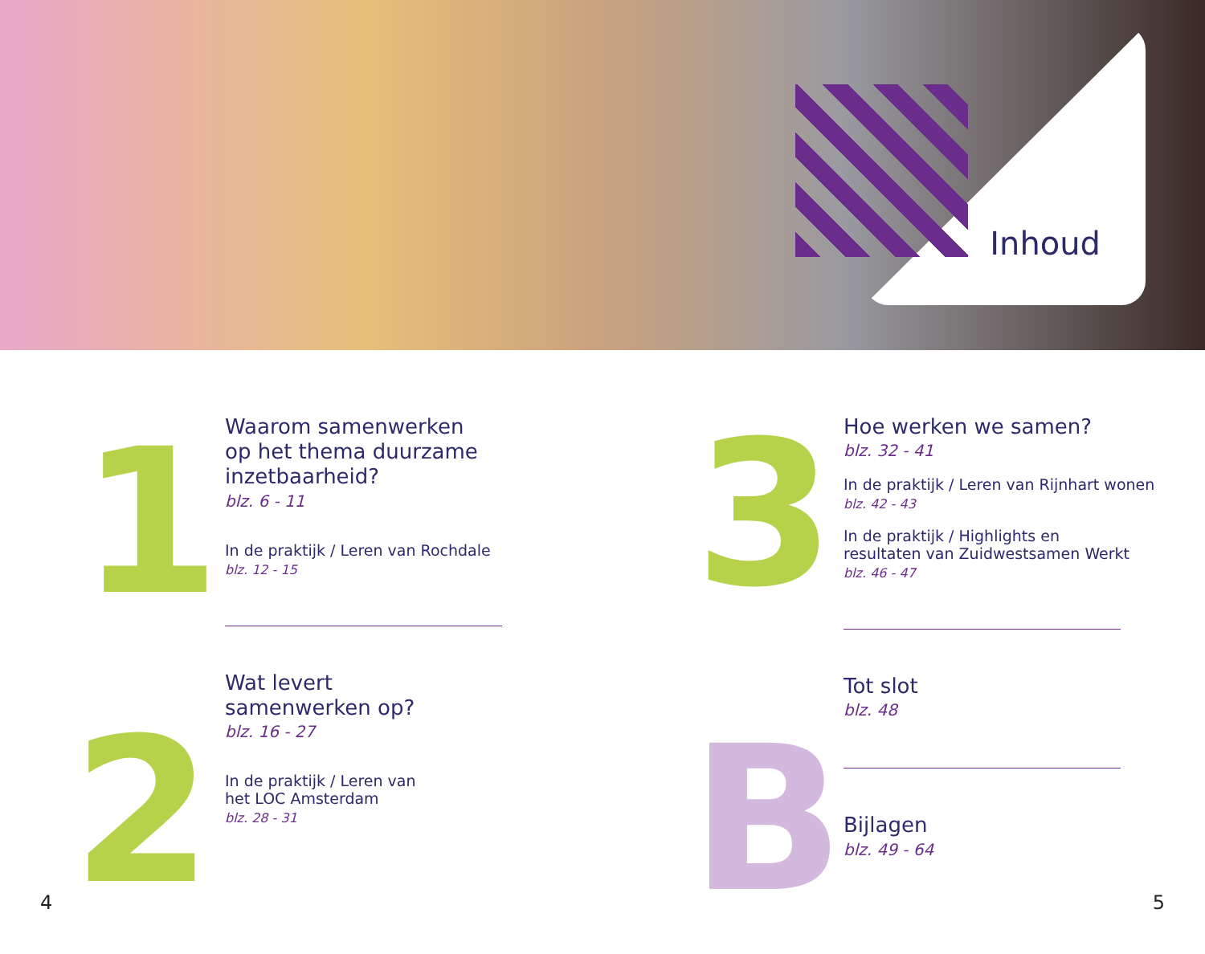Inhoud
1
Waarom samenwerken
op het thema duurzame
inzetbaarheid?
blz. 6 - 11
In de praktijk / Leren van Rochdale
blz. 12 - 15
2
Wat levert
samenwerken op?
blz. 16 - 27
In de praktijk / Leren van
het LOC Amsterdam
blz. 28 - 31
3
Hoe werken we samen?
blz. 32 - 41
In de praktijk / Leren van Rijnhart wonen
blz. 42 - 43
In de praktijk / Highlights en
resultaten van Zuidwestsamen Werkt
blz. 46 - 47
B
Tot slot
blz. 48
Bijlagen
blz. 49 - 64
4 5